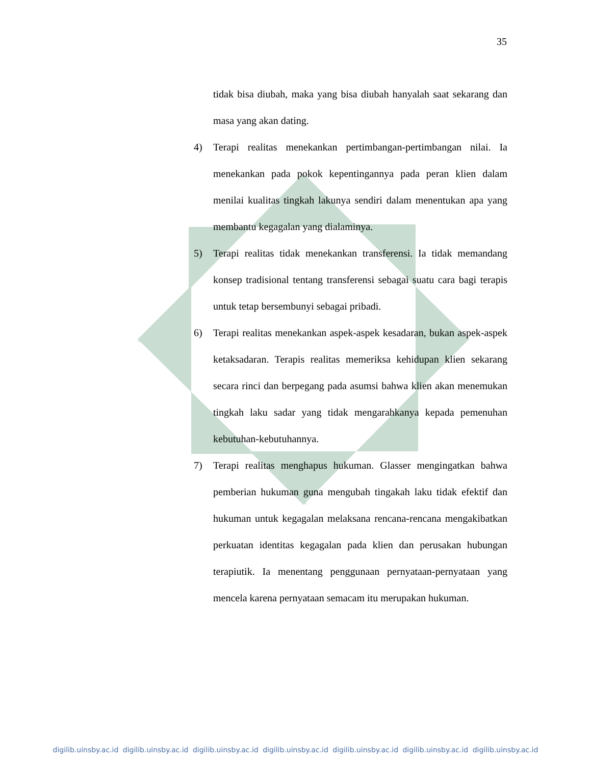35
tidak bisa diubah, maka yang bisa diubah hanyalah saat sekarang dan masa yang akan dating.
4) Terapi realitas menekankan pertimbangan-pertimbangan nilai. Ia menekankan pada pokok kepentingannya pada peran klien dalam menilai kualitas tingkah lakunya sendiri dalam menentukan apa yang membantu kegagalan yang dialaminya.
5) Terapi realitas tidak menekankan transferensi. Ia tidak memandang konsep tradisional tentang transferensi sebagai suatu cara bagi terapis untuk tetap bersembunyi sebagai pribadi.
6) Terapi realitas menekankan aspek-aspek kesadaran, bukan aspek-aspek ketaksadaran. Terapis realitas memeriksa kehidupan klien sekarang secara rinci dan berpegang pada asumsi bahwa klien akan menemukan tingkah laku sadar yang tidak mengarahkanya kepada pemenuhan kebutuhan-kebutuhannya.
7) Terapi realitas menghapus hukuman. Glasser mengingatkan bahwa pemberian hukuman guna mengubah tingakah laku tidak efektif dan hukuman untuk kegagalan melaksana rencana-rencana mengakibatkan perkuatan identitas kegagalan pada klien dan perusakan hubungan terapiutik. Ia menentang penggunaan pernyataan-pernyataan yang mencela karena pernyataan semacam itu merupakan hukuman.
digilib.uinsby.ac.id digilib.uinsby.ac.id digilib.uinsby.ac.id digilib.uinsby.ac.id digilib.uinsby.ac.id digilib.uinsby.ac.id digilib.uinsby.ac.id